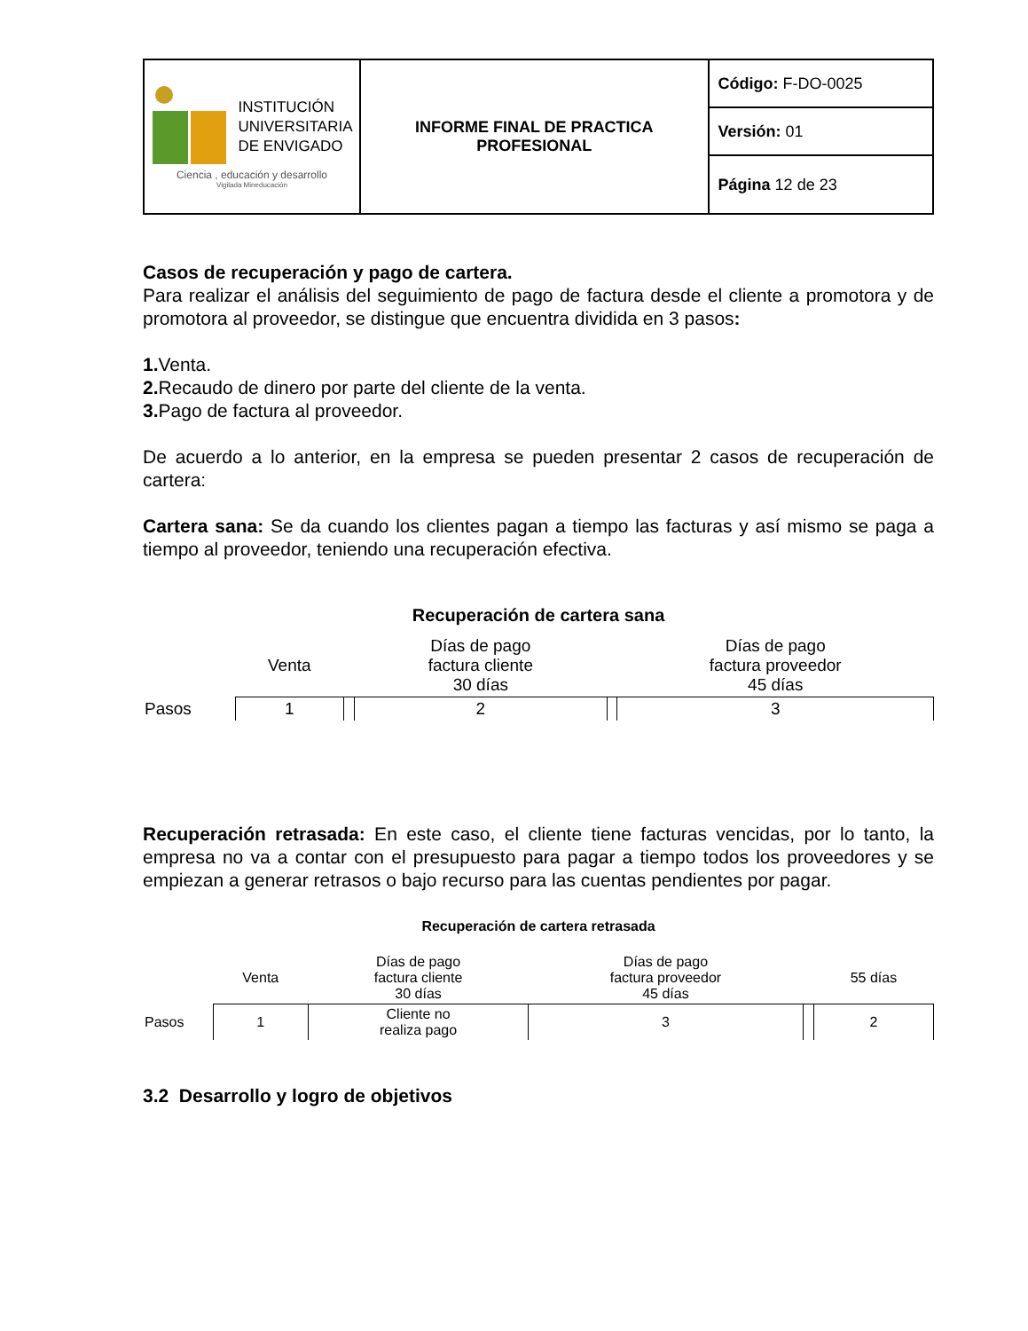| INSTITUCIÓN UNIVERSITARIA DE ENVIGADO Ciencia , educación y desarrollo Vigilada Mineducación | INFORME FINAL DE PRACTICA PROFESIONAL | Código: F-DO-0025 |
| | | Versión: 01 |
| | | Página 12 de 23 |
Casos de recuperación y pago de cartera.
Para realizar el análisis del seguimiento de pago de factura desde el cliente a promotora y de promotora al proveedor, se distingue que encuentra dividida en 3 pasos:
1. Venta.
2. Recaudo de dinero por parte del cliente de la venta.
3. Pago de factura al proveedor.
De acuerdo a lo anterior, en la empresa se pueden presentar 2 casos de recuperación de cartera:
Cartera sana: Se da cuando los clientes pagan a tiempo las facturas y así mismo se paga a tiempo al proveedor, teniendo una recuperación efectiva.
Recuperación de cartera sana
| | Venta | | Días de pago factura cliente 30 días | | Días de pago factura proveedor 45 días |
| Pasos | 1 | | 2 | | 3 |
Recuperación retrasada: En este caso, el cliente tiene facturas vencidas, por lo tanto, la empresa no va a contar con el presupuesto para pagar a tiempo todos los proveedores y se empiezan a generar retrasos o bajo recurso para las cuentas pendientes por pagar.
Recuperación de cartera retrasada
| | Venta | Días de pago factura cliente 30 días | Días de pago factura proveedor 45 días | | 55 días |
| Pasos | 1 | Cliente no realiza pago | 3 | | 2 |
3.2 Desarrollo y logro de objetivos